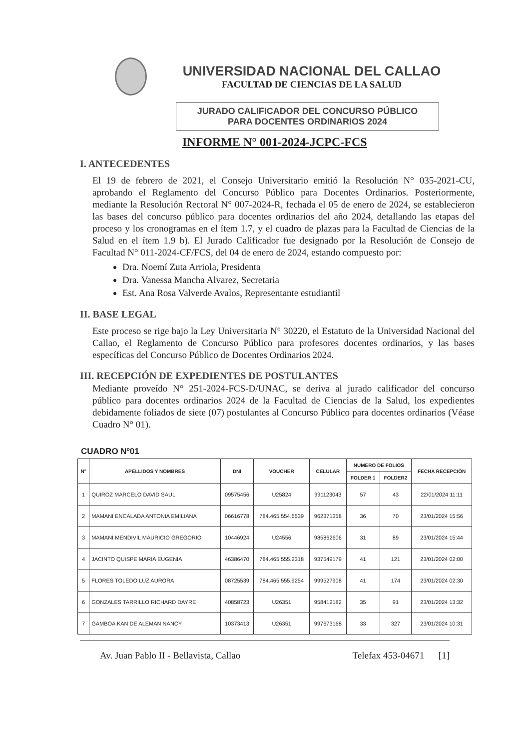UNIVERSIDAD NACIONAL DEL CALLAO
FACULTAD DE CIENCIAS DE LA SALUD
JURADO CALIFICADOR DEL CONCURSO PÚBLICO
PARA DOCENTES ORDINARIOS 2024
INFORME N° 001-2024-JCPC-FCS
I. ANTECEDENTES
El 19 de febrero de 2021, el Consejo Universitario emitió la Resolución N° 035-2021-CU, aprobando el Reglamento del Concurso Público para Docentes Ordinarios. Posteriormente, mediante la Resolución Rectoral N° 007-2024-R, fechada el 05 de enero de 2024, se establecieron las bases del concurso público para docentes ordinarios del año 2024, detallando las etapas del proceso y los cronogramas en el ítem 1.7, y el cuadro de plazas para la Facultad de Ciencias de la Salud en el ítem 1.9 b). El Jurado Calificador fue designado por la Resolución de Consejo de Facultad N° 011-2024-CF/FCS, del 04 de enero de 2024, estando compuesto por:
Dra. Noemí Zuta Arriola, Presidenta
Dra. Vanessa Mancha Alvarez, Secretaria
Est. Ana Rosa Valverde Avalos, Representante estudiantil
II. BASE LEGAL
Este proceso se rige bajo la Ley Universitaria N° 30220, el Estatuto de la Universidad Nacional del Callao, el Reglamento de Concurso Público para profesores docentes ordinarios, y las bases específicas del Concurso Público de Docentes Ordinarios 2024.
III. RECEPCIÓN DE EXPEDIENTES DE POSTULANTES
Mediante proveído N° 251-2024-FCS-D/UNAC, se deriva al jurado calificador del concurso público para docentes ordinarios 2024 de la Facultad de Ciencias de la Salud, los expedientes debidamente foliados de siete (07) postulantes al Concurso Público para docentes ordinarios (Véase Cuadro N° 01).
CUADRO Nº01
| N° | APELLIDOS Y NOMBRES | DNI | VOUCHER | CELULAR | NUMERO DE FOLIOS | | FECHA RECEPCIÒN |
| --- | --- | --- | --- | --- | --- | --- | --- |
| | | | | | FOLDER 1 | FOLDER2 | |
| 1 | QUIROZ MARCELO DAVID SAUL | 09575456 | U25824 | 991123043 | 57 | 43 | 22/01/2024 11:11 |
| 2 | MAMANI ENCALADA ANTONIA EMILIANA | 06616778 | 784.465.554.6539 | 962371358 | 36 | 70 | 23/01/2024 15:56 |
| 3 | MAMANI MENDIVIL MAURICIO GREGORIO | 10446924 | U24556 | 985862606 | 31 | 89 | 23/01/2024 15:44 |
| 4 | JACINTO QUISPE MARIA EUGENIA | 46386470 | 784.465.555.2318 | 937549179 | 41 | 121 | 23/01/2024 02:00 |
| 5 | FLORES TOLEDO LUZ AURORA | 08725539 | 784.465.555.9254 | 999527908 | 41 | 174 | 23/01/2024 02:30 |
| 6 | GONZALES TARRILLO RICHARD DAYRE | 40858723 | U26351 | 958412182 | 35 | 91 | 23/01/2024 13:32 |
| 7 | GAMBOA KAN DE ALEMAN NANCY | 10373413 | U26351 | 997673168 | 33 | 327 | 23/01/2024 10:31 |
Av. Juan Pablo II - Bellavista, Callao Telefax 453-04671 [1]